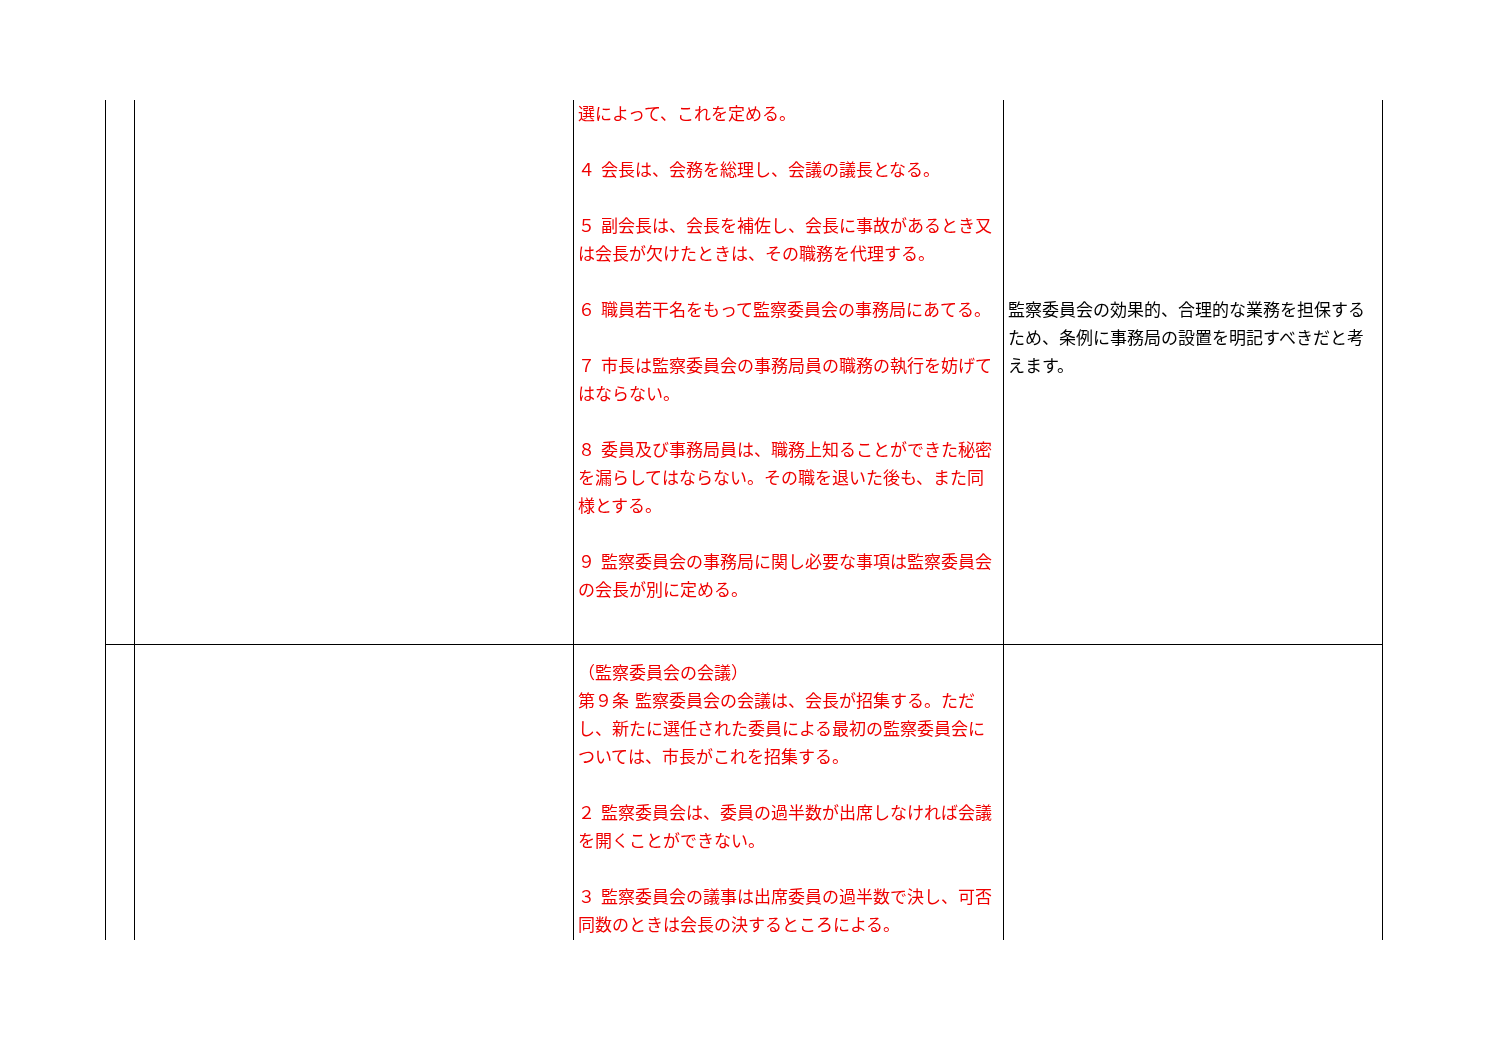| | | 選によって、これを定める。 ４ 会長は、会務を総理し、会議の議長となる。 ５ 副会長は、会長を補佐し、会長に事故があるとき又は会長が欠けたときは、その職務を代理する。 ６ 職員若干名をもって監察委員会の事務局にあてる。 ７ 市長は監察委員会の事務局員の職務の執行を妨げてはならない。 ８ 委員及び事務局員は、職務上知ることができた秘密を漏らしてはならない。その職を退いた後も、また同様とする。 ９ 監察委員会の事務局に関し必要な事項は監察委員会の会長が別に定める。 | 監察委員会の効果的、合理的な業務を担保するため、条例に事務局の設置を明記すべきだと考えます。 |
| | | （監察委員会の会議） 第９条 監察委員会の会議は、会長が招集する。ただし、新たに選任された委員による最初の監察委員会については、市長がこれを招集する。 ２ 監察委員会は、委員の過半数が出席しなければ会議を開くことができない。 ３ 監察委員会の議事は出席委員の過半数で決し、可否同数のときは会長の決するところによる。 | |